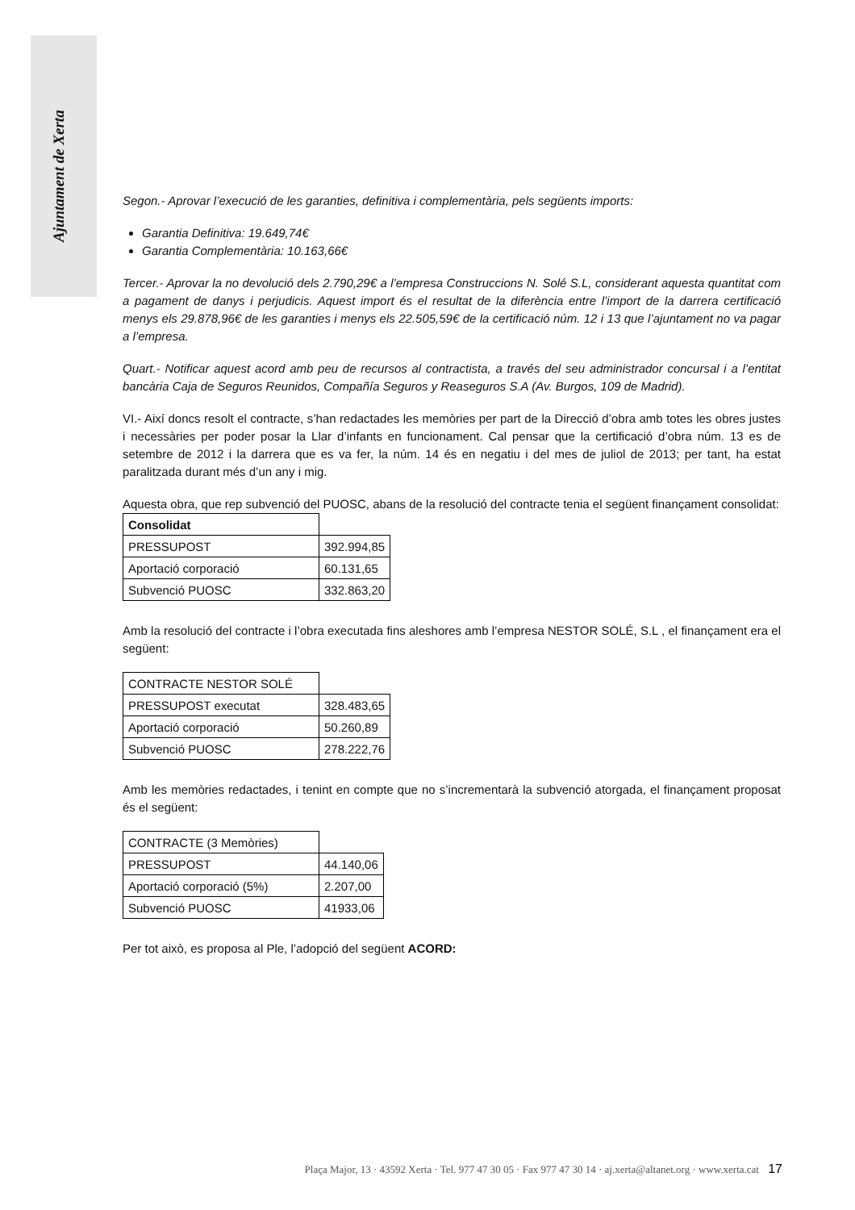Ajuntament de Xerta
Segon.- Aprovar l’execució de les garanties, definitiva i complementària, pels següents imports:
Garantia Definitiva: 19.649,74€
Garantia Complementària: 10.163,66€
Tercer.- Aprovar la no devolució dels 2.790,29€ a l’empresa Construccions N. Solé S.L, considerant aquesta quantitat com a pagament de danys i perjudicis. Aquest import és el resultat de la diferència entre l’import de la darrera certificació menys els 29.878,96€ de les garanties i menys els 22.505,59€ de la certificació núm. 12 i 13 que l’ajuntament no va pagar a l’empresa.
Quart.- Notificar aquest acord amb peu de recursos al contractista, a través del seu administrador concursal i a l’entitat bancària Caja de Seguros Reunidos, Compañía Seguros y Reaseguros S.A (Av. Burgos, 109 de Madrid).
VI.- Així doncs resolt el contracte, s’han redactades les memòries per part de la Direcció d’obra amb totes les obres justes i necessàries per poder posar la Llar d’infants en funcionament. Cal pensar que la certificació d’obra núm. 13 es de setembre de 2012 i la darrera que es va fer, la núm. 14 és en negatiu i del mes de juliol de 2013; per tant, ha estat paralitzada durant més d’un any i mig.
Aquesta obra, que rep subvenció del PUOSC, abans de la resolució del contracte tenia el següent finançament consolidat:
| Consolidat | |
| PRESSUPOST | 392.994,85 |
| Aportació corporació | 60.131,65 |
| Subvenció PUOSC | 332.863,20 |
Amb la resolució del contracte i l’obra executada fins aleshores amb l’empresa NESTOR SOLÉ, S.L , el finançament era el següent:
| CONTRACTE NESTOR SOLÉ | |
| PRESSUPOST executat | 328.483,65 |
| Aportació corporació | 50.260,89 |
| Subvenció PUOSC | 278.222,76 |
Amb les memòries redactades, i tenint en compte que no s’incrementarà la subvenció atorgada, el finançament proposat és el següent:
| CONTRACTE (3 Memòries) | |
| PRESSUPOST | 44.140,06 |
| Aportació corporació (5%) | 2.207,00 |
| Subvenció PUOSC | 41933,06 |
Per tot això, es proposa al Ple, l’adopció del següent ACORD:
Plaça Major, 13 · 43592 Xerta · Tel. 977 47 30 05 · Fax 977 47 30 14 · aj.xerta@altanet.org · www.xerta.cat 17